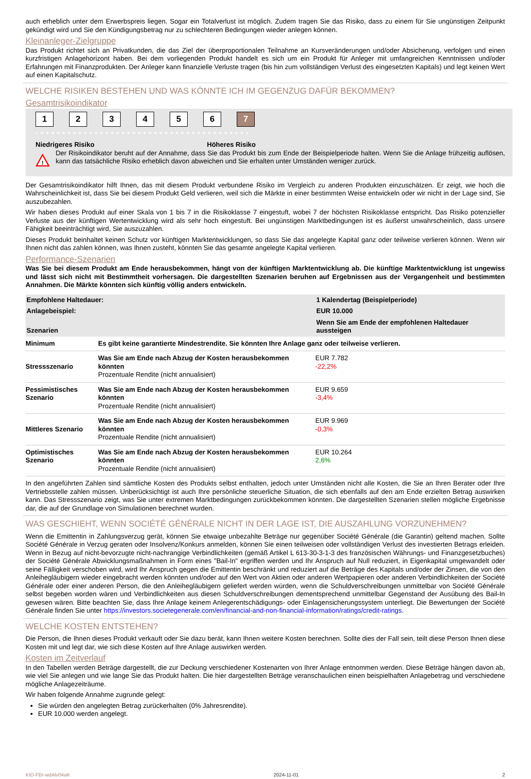auch erheblich unter dem Erwerbspreis liegen. Sogar ein Totalverlust ist möglich. Zudem tragen Sie das Risiko, dass zu einem für Sie ungünstigen Zeitpunkt gekündigt wird und Sie den Kündigungsbetrag nur zu schlechteren Bedingungen wieder anlegen können.
Kleinanleger-Zielgruppe
Das Produkt richtet sich an Privatkunden, die das Ziel der überproportionalen Teilnahme an Kursveränderungen und/oder Absicherung, verfolgen und einen kurzfristigen Anlagehorizont haben. Bei dem vorliegenden Produkt handelt es sich um ein Produkt für Anleger mit umfangreichen Kenntnissen und/oder Erfahrungen mit Finanzprodukten. Der Anleger kann finanzielle Verluste tragen (bis hin zum vollständigen Verlust des eingesetzten Kapitals) und legt keinen Wert auf einen Kapitalschutz.
WELCHE RISIKEN BESTEHEN UND WAS KÖNNTE ICH IM GEGENZUG DAFÜR BEKOMMEN?
Gesamtrisikoindikator
123456 7
‹ • • • • • • • • • • • • • • • • • • • • • • • • • • • • • • • • • • • • • • ›
Niedrigeres Risiko Höheres Risiko
!
Der Risikoindikator beruht auf der Annahme, dass Sie das Produkt bis zum Ende der Beispielperiode halten. Wenn Sie die Anlage frühzeitig auflösen, kann das tatsächliche Risiko erheblich davon abweichen und Sie erhalten unter Umständen weniger zurück.
Der Gesamtrisikoindikator hilft Ihnen, das mit diesem Produkt verbundene Risiko im Vergleich zu anderen Produkten einzuschätzen. Er zeigt, wie hoch die Wahrscheinlichkeit ist, dass Sie bei diesem Produkt Geld verlieren, weil sich die Märkte in einer bestimmten Weise entwickeln oder wir nicht in der Lage sind, Sie auszubezahlen.
Wir haben dieses Produkt auf einer Skala von 1 bis 7 in die Risikoklasse 7 eingestuft, wobei 7 der höchsten Risikoklasse entspricht. Das Risiko potenzieller Verluste aus der künftigen Wertentwicklung wird als sehr hoch eingestuft. Bei ungünstigen Marktbedingungen ist es äußerst unwahrscheinlich, dass unsere Fähigkeit beeinträchtigt wird, Sie auszuzahlen.
Dieses Produkt beinhaltet keinen Schutz vor künftigen Marktentwicklungen, so dass Sie das angelegte Kapital ganz oder teilweise verlieren können. Wenn wir Ihnen nicht das zahlen können, was Ihnen zusteht, könnten Sie das gesamte angelegte Kapital verlieren.
Performance-Szenarien
Was Sie bei diesem Produkt am Ende herausbekommen, hängt von der künftigen Marktentwicklung ab. Die künftige Marktentwicklung ist ungewiss und lässt sich nicht mit Bestimmtheit vorhersagen. Die dargestellten Szenarien beruhen auf Ergebnissen aus der Vergangenheit und bestimmten Annahmen. Die Märkte könnten sich künftig völlig anders entwickeln.
| Empfohlene Haltedauer: | | 1 Kalendertag (Beispielperiode) |
| Anlagebeispiel: | | EUR 10.000 |
| Szenarien | | Wenn Sie am Ende der empfohlenen Haltedauer aussteigen |
| Minimum | Es gibt keine garantierte Mindestrendite. Sie könnten Ihre Anlage ganz oder teilweise verlieren. | |
| Stressszenario | Was Sie am Ende nach Abzug der Kosten herausbekommen könnten Prozentuale Rendite (nicht annualisiert) | EUR 7.782 -22,2% |
| Pessimistisches Szenario | Was Sie am Ende nach Abzug der Kosten herausbekommen könnten Prozentuale Rendite (nicht annualisiert) | EUR 9.659 -3,4% |
| Mittleres Szenario | Was Sie am Ende nach Abzug der Kosten herausbekommen könnten Prozentuale Rendite (nicht annualisiert) | EUR 9.969 -0,3% |
| Optimistisches Szenario | Was Sie am Ende nach Abzug der Kosten herausbekommen könnten Prozentuale Rendite (nicht annualisiert) | EUR 10.264 2,6% |
In den angeführten Zahlen sind sämtliche Kosten des Produkts selbst enthalten, jedoch unter Umständen nicht alle Kosten, die Sie an Ihren Berater oder Ihre Vertriebsstelle zahlen müssen. Unberücksichtigt ist auch Ihre persönliche steuerliche Situation, die sich ebenfalls auf den am Ende erzielten Betrag auswirken kann. Das Stressszenario zeigt, was Sie unter extremen Marktbedingungen zurückbekommen könnten. Die dargestellten Szenarien stellen mögliche Ergebnisse dar, die auf der Grundlage von Simulationen berechnet wurden.
WAS GESCHIEHT, WENN SOCIÉTÉ GÉNÉRALE NICHT IN DER LAGE IST, DIE AUSZAHLUNG VORZUNEHMEN?
Wenn die Emittentin in Zahlungsverzug gerät, können Sie etwaige unbezahlte Beträge nur gegenüber Société Générale (die Garantin) geltend machen. Sollte Société Générale in Verzug geraten oder Insolvenz/Konkurs anmelden, können Sie einen teilweisen oder vollständigen Verlust des investierten Betrags erleiden. Wenn in Bezug auf nicht-bevorzugte nicht-nachrangige Verbindlichkeiten (gemäß Artikel L 613-30-3-1-3 des französischen Währungs- und Finanzgesetzbuches) der Société Générale Abwicklungsmaßnahmen in Form eines "Bail-In" ergriffen werden und Ihr Anspruch auf Null reduziert, in Eigenkapital umgewandelt oder seine Fälligkeit verschoben wird, wird Ihr Anspruch gegen die Emittentin beschränkt und reduziert auf die Beträge des Kapitals und/oder der Zinsen, die von den Anleihegläubigern wieder eingebracht werden könnten und/oder auf den Wert von Aktien oder anderen Wertpapieren oder anderen Verbindlichkeiten der Société Générale oder einer anderen Person, die den Anleihegläubigern geliefert werden würden, wenn die Schuldverschreibungen unmittelbar von Société Générale selbst begeben worden wären und Verbindlichkeiten aus diesen Schuldverschreibungen dementsprechend unmittelbar Gegenstand der Ausübung des Bail-In gewesen wären. Bitte beachten Sie, dass Ihre Anlage keinem Anlegerentschädigungs- oder Einlagensicherungssystem unterliegt. Die Bewertungen der Société Générale finden Sie unter https://investors.societegenerale.com/en/financial-and-non-financial-information/ratings/credit-ratings.
WELCHE KOSTEN ENTSTEHEN?
Die Person, die Ihnen dieses Produkt verkauft oder Sie dazu berät, kann Ihnen weitere Kosten berechnen. Sollte dies der Fall sein, teilt diese Person Ihnen diese Kosten mit und legt dar, wie sich diese Kosten auf Ihre Anlage auswirken werden.
Kosten im Zeitverlauf
In den Tabellen werden Beträge dargestellt, die zur Deckung verschiedener Kostenarten von Ihrer Anlage entnommen werden. Diese Beträge hängen davon ab, wie viel Sie anlegen und wie lange Sie das Produkt halten. Die hier dargestellten Beträge veranschaulichen einen beispielhaften Anlagebetrag und verschiedene mögliche Anlagezeiträume.
Wir haben folgende Annahme zugrunde gelegt:
Sie würden den angelegten Betrag zurückerhalten (0% Jahresrendite).
EUR 10.000 werden angelegt.
KID-FBI-wdAlv04aK 2024-11-01 2